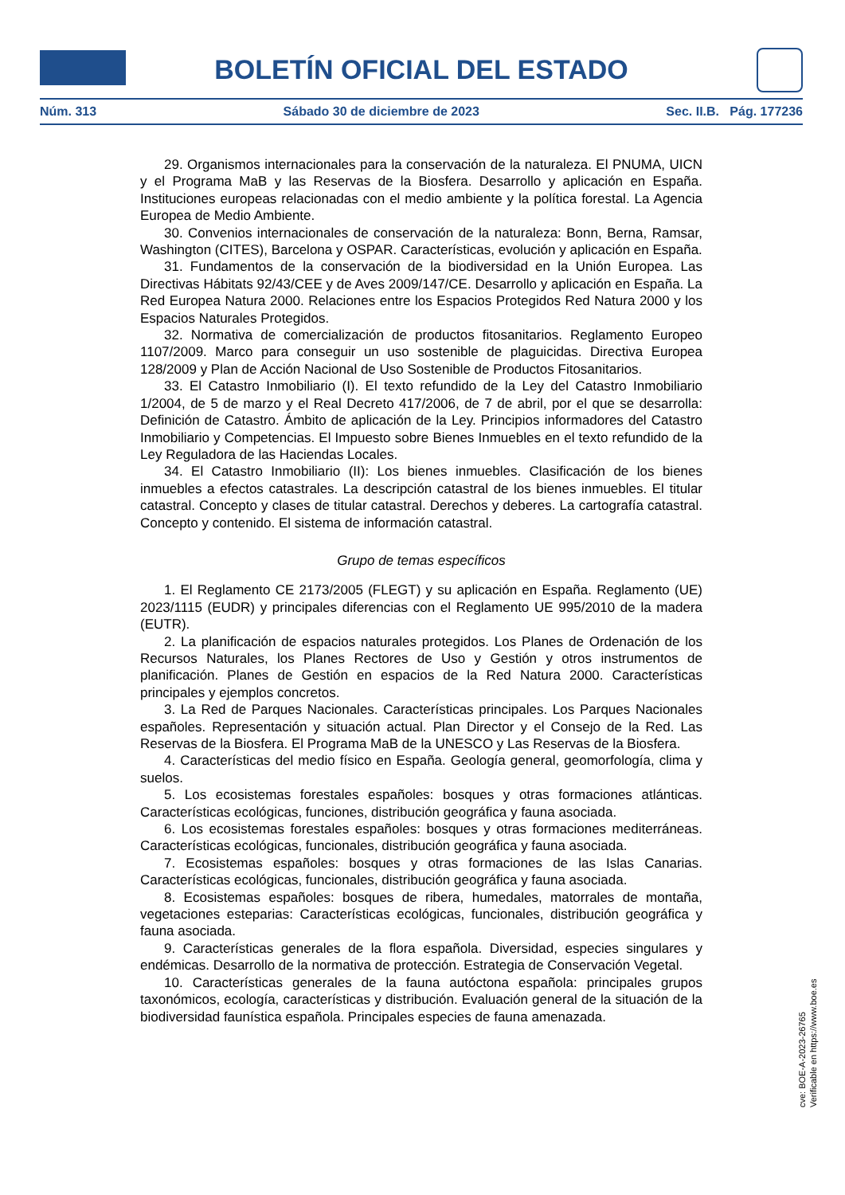BOLETÍN OFICIAL DEL ESTADO
Núm. 313 Sábado 30 de diciembre de 2023 Sec. II.B. Pág. 177236
29. Organismos internacionales para la conservación de la naturaleza. El PNUMA, UICN y el Programa MaB y las Reservas de la Biosfera. Desarrollo y aplicación en España. Instituciones europeas relacionadas con el medio ambiente y la política forestal. La Agencia Europea de Medio Ambiente.
30. Convenios internacionales de conservación de la naturaleza: Bonn, Berna, Ramsar, Washington (CITES), Barcelona y OSPAR. Características, evolución y aplicación en España.
31. Fundamentos de la conservación de la biodiversidad en la Unión Europea. Las Directivas Hábitats 92/43/CEE y de Aves 2009/147/CE. Desarrollo y aplicación en España. La Red Europea Natura 2000. Relaciones entre los Espacios Protegidos Red Natura 2000 y los Espacios Naturales Protegidos.
32. Normativa de comercialización de productos fitosanitarios. Reglamento Europeo 1107/2009. Marco para conseguir un uso sostenible de plaguicidas. Directiva Europea 128/2009 y Plan de Acción Nacional de Uso Sostenible de Productos Fitosanitarios.
33. El Catastro Inmobiliario (I). El texto refundido de la Ley del Catastro Inmobiliario 1/2004, de 5 de marzo y el Real Decreto 417/2006, de 7 de abril, por el que se desarrolla: Definición de Catastro. Ámbito de aplicación de la Ley. Principios informadores del Catastro Inmobiliario y Competencias. El Impuesto sobre Bienes Inmuebles en el texto refundido de la Ley Reguladora de las Haciendas Locales.
34. El Catastro Inmobiliario (II): Los bienes inmuebles. Clasificación de los bienes inmuebles a efectos catastrales. La descripción catastral de los bienes inmuebles. El titular catastral. Concepto y clases de titular catastral. Derechos y deberes. La cartografía catastral. Concepto y contenido. El sistema de información catastral.
Grupo de temas específicos
1. El Reglamento CE 2173/2005 (FLEGT) y su aplicación en España. Reglamento (UE) 2023/1115 (EUDR) y principales diferencias con el Reglamento UE 995/2010 de la madera (EUTR).
2. La planificación de espacios naturales protegidos. Los Planes de Ordenación de los Recursos Naturales, los Planes Rectores de Uso y Gestión y otros instrumentos de planificación. Planes de Gestión en espacios de la Red Natura 2000. Características principales y ejemplos concretos.
3. La Red de Parques Nacionales. Características principales. Los Parques Nacionales españoles. Representación y situación actual. Plan Director y el Consejo de la Red. Las Reservas de la Biosfera. El Programa MaB de la UNESCO y Las Reservas de la Biosfera.
4. Características del medio físico en España. Geología general, geomorfología, clima y suelos.
5. Los ecosistemas forestales españoles: bosques y otras formaciones atlánticas. Características ecológicas, funciones, distribución geográfica y fauna asociada.
6. Los ecosistemas forestales españoles: bosques y otras formaciones mediterráneas. Características ecológicas, funcionales, distribución geográfica y fauna asociada.
7. Ecosistemas españoles: bosques y otras formaciones de las Islas Canarias. Características ecológicas, funcionales, distribución geográfica y fauna asociada.
8. Ecosistemas españoles: bosques de ribera, humedales, matorrales de montaña, vegetaciones esteparias: Características ecológicas, funcionales, distribución geográfica y fauna asociada.
9. Características generales de la flora española. Diversidad, especies singulares y endémicas. Desarrollo de la normativa de protección. Estrategia de Conservación Vegetal.
10. Características generales de la fauna autóctona española: principales grupos taxonómicos, ecología, características y distribución. Evaluación general de la situación de la biodiversidad faunística española. Principales especies de fauna amenazada.
cve: BOE-A-2023-26765
Verificable en https://www.boe.es